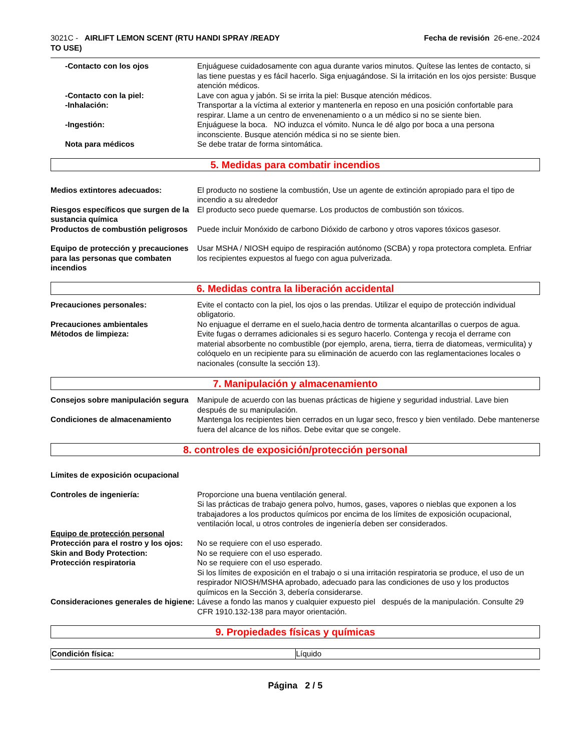3021C - AIRLIFT LEMON SCENT (RTU HANDI SPRAY /READY TO USE)
Fecha de revisión 26-ene.-2024
-Contacto con los ojos Enjuáguese cuidadosamente con agua durante varios minutos. Quítese las lentes de contacto, si las tiene puestas y es fácil hacerlo. Siga enjuagándose. Si la irritación en los ojos persiste: Busque atención médicos.
-Contacto con la piel: Lave con agua y jabón. Si se irrita la piel: Busque atención médicos.
-Inhalación: Transportar a la víctima al exterior y mantenerla en reposo en una posición confortable para respirar. Llame a un centro de envenenamiento o a un médico si no se siente bien.
-Ingestión: Enjuáguese la boca. NO induzca el vómito. Nunca le dé algo por boca a una persona inconsciente. Busque atención médica si no se siente bien.
Nota para médicos Se debe tratar de forma sintomática.
5. Medidas para combatir incendios
Medios extintores adecuados: El producto no sostiene la combustión, Use un agente de extinción apropiado para el tipo de incendio a su alrededor
Riesgos específicos que surgen de la sustancia química
El producto seco puede quemarse. Los productos de combustión son tóxicos.
Productos de combustión peligrosos
Puede incluir Monóxido de carbono Dióxido de carbono y otros vapores tóxicos gasesor.
Equipo de protección y precauciones para las personas que combaten incendios
Usar MSHA / NIOSH equipo de respiración autónomo (SCBA) y ropa protectora completa. Enfriar los recipientes expuestos al fuego con agua pulverizada.
6. Medidas contra la liberación accidental
Precauciones personales: Evite el contacto con la piel, los ojos o las prendas. Utilizar el equipo de protección individual obligatorio.
Precauciones ambientales No enjuague el derrame en el suelo,hacia dentro de tormenta alcantarillas o cuerpos de agua.
Métodos de limpieza: Evite fugas o derrames adicionales si es seguro hacerlo. Contenga y recoja el derrame con material absorbente no combustible (por ejemplo, arena, tierra, tierra de diatomeas, vermiculita) y colóquelo en un recipiente para su eliminación de acuerdo con las reglamentaciones locales o nacionales (consulte la sección 13).
7. Manipulación y almacenamiento
Consejos sobre manipulación segura
Manipule de acuerdo con las buenas prácticas de higiene y seguridad industrial. Lave bien después de su manipulación.
Condiciones de almacenamiento Mantenga los recipientes bien cerrados en un lugar seco, fresco y bien ventilado. Debe mantenerse fuera del alcance de los niños. Debe evitar que se congele.
8. controles de exposición/protección personal
Límites de exposición ocupacional
Controles de ingeniería: Proporcione una buena ventilación general.
Si las prácticas de trabajo genera polvo, humos, gases, vapores o nieblas que exponen a los trabajadores a los productos químicos por encima de los límites de exposición ocupacional, ventilación local, u otros controles de ingeniería deben ser considerados.
Equipo de protección personal
Protección para el rostro y los ojos:
No se requiere con el uso esperado.
Skin and Body Protection: No se requiere con el uso esperado.
Protección respiratoria No se requiere con el uso esperado.
Si los límites de exposición en el trabajo o si una irritación respiratoria se produce, el uso de un respirador NIOSH/MSHA aprobado, adecuado para las condiciones de uso y los productos químicos en la Sección 3, debería considerarse.
Consideraciones generales de higiene:
Lávese a fondo las manos y cualquier expuesto piel después de la manipulación. Consulte 29 CFR 1910.132-138 para mayor orientación.
9. Propiedades físicas y químicas
| Condición física: | Líquido |
Página 2 / 5